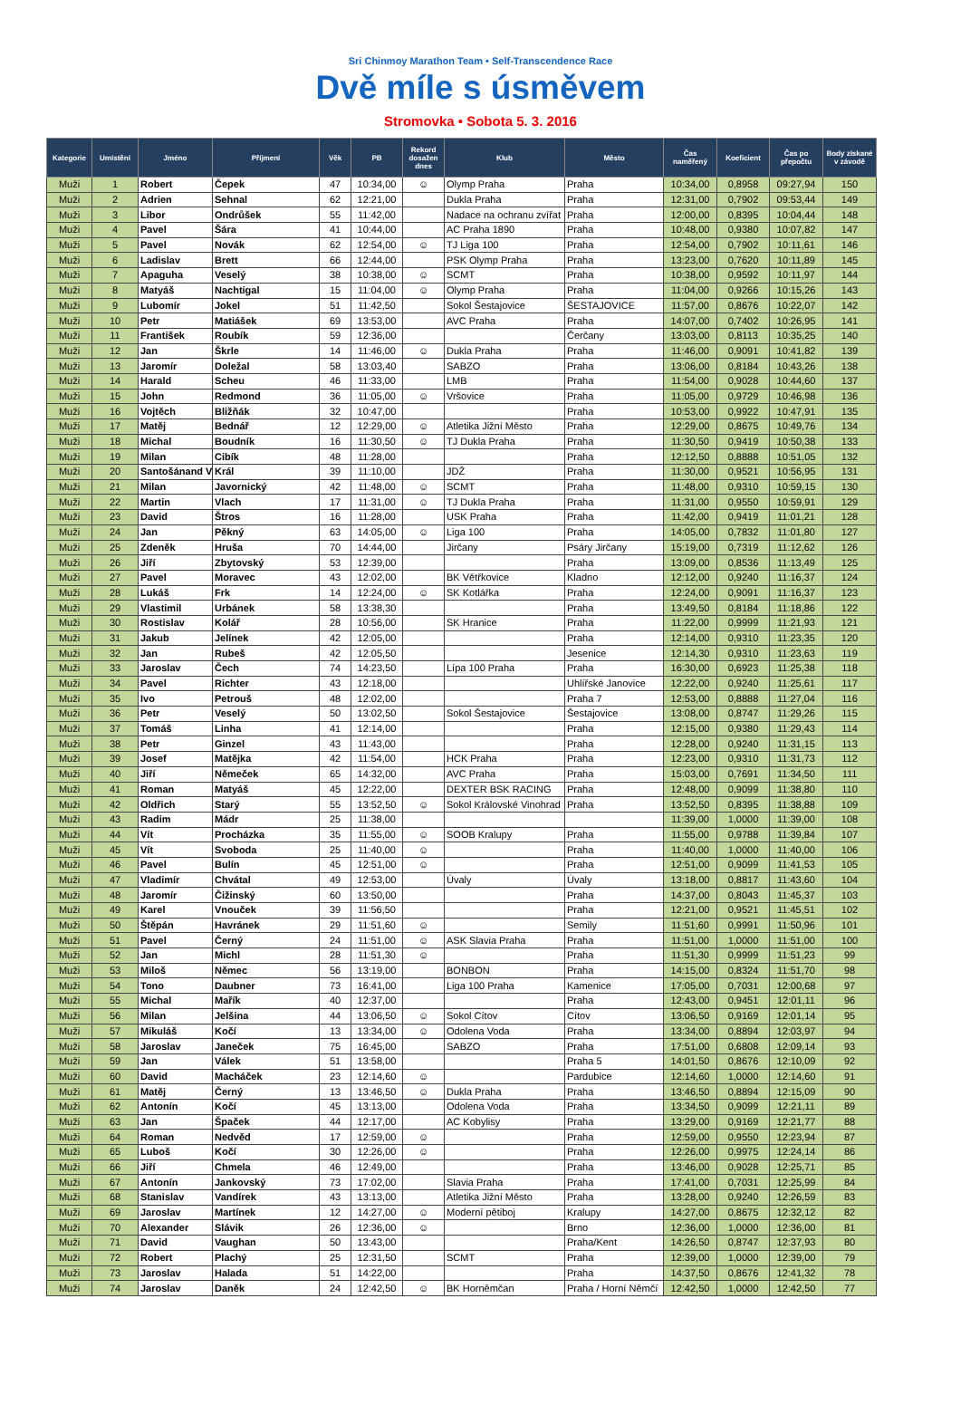Sri Chinmoy Marathon Team • Self-Transcendence Race
Dvě míle s úsměvem
Stromovka • Sobota 5. 3. 2016
| Kategorie | Umístění | Jméno | Příjmení | Věk | PB | Rekord dosažen dnes | Klub | Město | Čas naměřený | Koeficient | Čas po přepočtu | Body získané v závodě |
| --- | --- | --- | --- | --- | --- | --- | --- | --- | --- | --- | --- | --- |
| Muži | 1 | Robert | Čepek | 47 | 10:34,00 | ☺ | Olymp Praha | Praha | 10:34,00 | 0,8958 | 09:27,94 | 150 |
| Muži | 2 | Adrien | Sehnal | 62 | 12:21,00 | | Dukla Praha | Praha | 12:31,00 | 0,7902 | 09:53,44 | 149 |
| Muži | 3 | Libor | Ondrůšek | 55 | 11:42,00 | | Nadace na ochranu zvířat | Praha | 12:00,00 | 0,8395 | 10:04,44 | 148 |
| Muži | 4 | Pavel | Šára | 41 | 10:44,00 | | AC Praha 1890 | Praha | 10:48,00 | 0,9380 | 10:07,82 | 147 |
| Muži | 5 | Pavel | Novák | 62 | 12:54,00 | ☺ | TJ Liga 100 | Praha | 12:54,00 | 0,7902 | 10:11,61 | 146 |
| Muži | 6 | Ladislav | Brett | 66 | 12:44,00 | | PSK Olymp Praha | Praha | 13:23,00 | 0,7620 | 10:11,89 | 145 |
| Muži | 7 | Apaguha | Veselý | 38 | 10:38,00 | ☺ | SCMT | Praha | 10:38,00 | 0,9592 | 10:11,97 | 144 |
| Muži | 8 | Matyáš | Nachtigal | 15 | 11:04,00 | ☺ | Olymp Praha | Praha | 11:04,00 | 0,9266 | 10:15,26 | 143 |
| Muži | 9 | Lubomír | Jokel | 51 | 11:42,50 | | Sokol Šestajovice | ŠESTAJOVICE | 11:57,00 | 0,8676 | 10:22,07 | 142 |
| Muži | 10 | Petr | Matiášek | 69 | 13:53,00 | | AVC Praha | Praha | 14:07,00 | 0,7402 | 10:26,95 | 141 |
| Muži | 11 | František | Roubík | 59 | 12:36,00 | | | Čerčany | 13:03,00 | 0,8113 | 10:35,25 | 140 |
| Muži | 12 | Jan | Škrle | 14 | 11:46,00 | ☺ | Dukla Praha | Praha | 11:46,00 | 0,9091 | 10:41,82 | 139 |
| Muži | 13 | Jaromír | Doležal | 58 | 13:03,40 | | SABZO | Praha | 13:06,00 | 0,8184 | 10:43,26 | 138 |
| Muži | 14 | Harald | Scheu | 46 | 11:33,00 | | LMB | Praha | 11:54,00 | 0,9028 | 10:44,60 | 137 |
| Muži | 15 | John | Redmond | 36 | 11:05,00 | ☺ | Vršovice | Praha | 11:05,00 | 0,9729 | 10:46,98 | 136 |
| Muži | 16 | Vojtěch | Bližňák | 32 | 10:47,00 | | | Praha | 10:53,00 | 0,9922 | 10:47,91 | 135 |
| Muži | 17 | Matěj | Bednář | 12 | 12:29,00 | ☺ | Atletika Jižní Město | Praha | 12:29,00 | 0,8675 | 10:49,76 | 134 |
| Muži | 18 | Michal | Boudník | 16 | 11:30,50 | ☺ | TJ Dukla Praha | Praha | 11:30,50 | 0,9419 | 10:50,38 | 133 |
| Muži | 19 | Milan | Cibík | 48 | 11:28,00 | | | Praha | 12:12,50 | 0,8888 | 10:51,05 | 132 |
| Muži | 20 | Santošánand V | Král | 39 | 11:10,00 | | JDŽ | Praha | 11:30,00 | 0,9521 | 10:56,95 | 131 |
| Muži | 21 | Milan | Javornický | 42 | 11:48,00 | ☺ | SCMT | Praha | 11:48,00 | 0,9310 | 10:59,15 | 130 |
| Muži | 22 | Martin | Vlach | 17 | 11:31,00 | ☺ | TJ Dukla Praha | Praha | 11:31,00 | 0,9550 | 10:59,91 | 129 |
| Muži | 23 | David | Štros | 16 | 11:28,00 | | USK Praha | Praha | 11:42,00 | 0,9419 | 11:01,21 | 128 |
| Muži | 24 | Jan | Pěkný | 63 | 14:05,00 | ☺ | Liga 100 | Praha | 14:05,00 | 0,7832 | 11:01,80 | 127 |
| Muži | 25 | Zdeněk | Hruša | 70 | 14:44,00 | | Jirčany | Psáry Jirčany | 15:19,00 | 0,7319 | 11:12,62 | 126 |
| Muži | 26 | Jiří | Zbytovský | 53 | 12:39,00 | | | Praha | 13:09,00 | 0,8536 | 11:13,49 | 125 |
| Muži | 27 | Pavel | Moravec | 43 | 12:02,00 | | BK Větřkovice | Kladno | 12:12,00 | 0,9240 | 11:16,37 | 124 |
| Muži | 28 | Lukáš | Frk | 14 | 12:24,00 | ☺ | SK Kotlářka | Praha | 12:24,00 | 0,9091 | 11:16,37 | 123 |
| Muži | 29 | Vlastimil | Urbánek | 58 | 13:38,30 | | | Praha | 13:49,50 | 0,8184 | 11:18,86 | 122 |
| Muži | 30 | Rostislav | Kolář | 28 | 10:56,00 | | SK Hranice | Praha | 11:22,00 | 0,9999 | 11:21,93 | 121 |
| Muži | 31 | Jakub | Jelínek | 42 | 12:05,00 | | | Praha | 12:14,00 | 0,9310 | 11:23,35 | 120 |
| Muži | 32 | Jan | Rubeš | 42 | 12:05,50 | | | Jesenice | 12:14,30 | 0,9310 | 11:23,63 | 119 |
| Muži | 33 | Jaroslav | Čech | 74 | 14:23,50 | | Lípa 100 Praha | Praha | 16:30,00 | 0,6923 | 11:25,38 | 118 |
| Muži | 34 | Pavel | Richter | 43 | 12:18,00 | | | Uhlířské Janovice | 12:22,00 | 0,9240 | 11:25,61 | 117 |
| Muži | 35 | Ivo | Petrouš | 48 | 12:02,00 | | | Praha 7 | 12:53,00 | 0,8888 | 11:27,04 | 116 |
| Muži | 36 | Petr | Veselý | 50 | 13:02,50 | | Sokol Šestajovice | Šestajovice | 13:08,00 | 0,8747 | 11:29,26 | 115 |
| Muži | 37 | Tomáš | Linha | 41 | 12:14,00 | | | Praha | 12:15,00 | 0,9380 | 11:29,43 | 114 |
| Muži | 38 | Petr | Ginzel | 43 | 11:43,00 | | | Praha | 12:28,00 | 0,9240 | 11:31,15 | 113 |
| Muži | 39 | Josef | Matějka | 42 | 11:54,00 | | HCK Praha | Praha | 12:23,00 | 0,9310 | 11:31,73 | 112 |
| Muži | 40 | Jiří | Němeček | 65 | 14:32,00 | | AVC Praha | Praha | 15:03,00 | 0,7691 | 11:34,50 | 111 |
| Muži | 41 | Roman | Matyáš | 45 | 12:22,00 | | DEXTER BSK RACING | Praha | 12:48,00 | 0,9099 | 11:38,80 | 110 |
| Muži | 42 | Oldřich | Starý | 55 | 13:52,50 | ☺ | Sokol Královské Vinohrad | Praha | 13:52,50 | 0,8395 | 11:38,88 | 109 |
| Muži | 43 | Radim | Mádr | 25 | 11:38,00 | | | | 11:39,00 | 1,0000 | 11:39,00 | 108 |
| Muži | 44 | Vít | Procházka | 35 | 11:55,00 | ☺ | SOOB Kralupy | Praha | 11:55,00 | 0,9788 | 11:39,84 | 107 |
| Muži | 45 | Vít | Svoboda | 25 | 11:40,00 | ☺ | | Praha | 11:40,00 | 1,0000 | 11:40,00 | 106 |
| Muži | 46 | Pavel | Bulín | 45 | 12:51,00 | ☺ | | Praha | 12:51,00 | 0,9099 | 11:41,53 | 105 |
| Muži | 47 | Vladimír | Chvátal | 49 | 12:53,00 | | Úvaly | Úvaly | 13:18,00 | 0,8817 | 11:43,60 | 104 |
| Muži | 48 | Jaromír | Čižinský | 60 | 13:50,00 | | | Praha | 14:37,00 | 0,8043 | 11:45,37 | 103 |
| Muži | 49 | Karel | Vnouček | 39 | 11:56,50 | | | Praha | 12:21,00 | 0,9521 | 11:45,51 | 102 |
| Muži | 50 | Štěpán | Havránek | 29 | 11:51,60 | ☺ | | Semily | 11:51,60 | 0,9991 | 11:50,96 | 101 |
| Muži | 51 | Pavel | Černý | 24 | 11:51,00 | ☺ | ASK Slavia Praha | Praha | 11:51,00 | 1,0000 | 11:51,00 | 100 |
| Muži | 52 | Jan | Michl | 28 | 11:51,30 | ☺ | | Praha | 11:51,30 | 0,9999 | 11:51,23 | 99 |
| Muži | 53 | Miloš | Němec | 56 | 13:19,00 | | BONBON | Praha | 14:15,00 | 0,8324 | 11:51,70 | 98 |
| Muži | 54 | Tono | Daubner | 73 | 16:41,00 | | Liga 100 Praha | Kamenice | 17:05,00 | 0,7031 | 12:00,68 | 97 |
| Muži | 55 | Michal | Mařík | 40 | 12:37,00 | | | Praha | 12:43,00 | 0,9451 | 12:01,11 | 96 |
| Muži | 56 | Milan | Jelšina | 44 | 13:06,50 | ☺ | Sokol Cítov | Cítov | 13:06,50 | 0,9169 | 12:01,14 | 95 |
| Muži | 57 | Mikuláš | Kočí | 13 | 13:34,00 | ☺ | Odolena Voda | Praha | 13:34,00 | 0,8894 | 12:03,97 | 94 |
| Muži | 58 | Jaroslav | Janeček | 75 | 16:45,00 | | SABZO | Praha | 17:51,00 | 0,6808 | 12:09,14 | 93 |
| Muži | 59 | Jan | Válek | 51 | 13:58,00 | | | Praha 5 | 14:01,50 | 0,8676 | 12:10,09 | 92 |
| Muži | 60 | David | Macháček | 23 | 12:14,60 | ☺ | | Pardubice | 12:14,60 | 1,0000 | 12:14,60 | 91 |
| Muži | 61 | Matěj | Černý | 13 | 13:46,50 | ☺ | Dukla Praha | Praha | 13:46,50 | 0,8894 | 12:15,09 | 90 |
| Muži | 62 | Antonín | Kočí | 45 | 13:13,00 | | Odolena Voda | Praha | 13:34,50 | 0,9099 | 12:21,11 | 89 |
| Muži | 63 | Jan | Špaček | 44 | 12:17,00 | | AC Kobylisy | Praha | 13:29,00 | 0,9169 | 12:21,77 | 88 |
| Muži | 64 | Roman | Nedvěd | 17 | 12:59,00 | ☺ | | Praha | 12:59,00 | 0,9550 | 12:23,94 | 87 |
| Muži | 65 | Luboš | Kočí | 30 | 12:26,00 | ☺ | | Praha | 12:26,00 | 0,9975 | 12:24,14 | 86 |
| Muži | 66 | Jiří | Chmela | 46 | 12:49,00 | | | Praha | 13:46,00 | 0,9028 | 12:25,71 | 85 |
| Muži | 67 | Antonín | Jankovský | 73 | 17:02,00 | | Slavia Praha | Praha | 17:41,00 | 0,7031 | 12:25,99 | 84 |
| Muži | 68 | Stanislav | Vandírek | 43 | 13:13,00 | | Atletika Jižní Město | Praha | 13:28,00 | 0,9240 | 12:26,59 | 83 |
| Muži | 69 | Jaroslav | Martínek | 12 | 14:27,00 | ☺ | Moderní pětiboj | Kralupy | 14:27,00 | 0,8675 | 12:32,12 | 82 |
| Muži | 70 | Alexander | Slávik | 26 | 12:36,00 | ☺ | | Brno | 12:36,00 | 1,0000 | 12:36,00 | 81 |
| Muži | 71 | David | Vaughan | 50 | 13:43,00 | | | Praha/Kent | 14:26,50 | 0,8747 | 12:37,93 | 80 |
| Muži | 72 | Robert | Plachý | 25 | 12:31,50 | | SCMT | Praha | 12:39,00 | 1,0000 | 12:39,00 | 79 |
| Muži | 73 | Jaroslav | Halada | 51 | 14:22,00 | | | Praha | 14:37,50 | 0,8676 | 12:41,32 | 78 |
| Muži | 74 | Jaroslav | Daněk | 24 | 12:42,50 | ☺ | BK Horněmčan | Praha / Horní Němčí | 12:42,50 | 1,0000 | 12:42,50 | 77 |